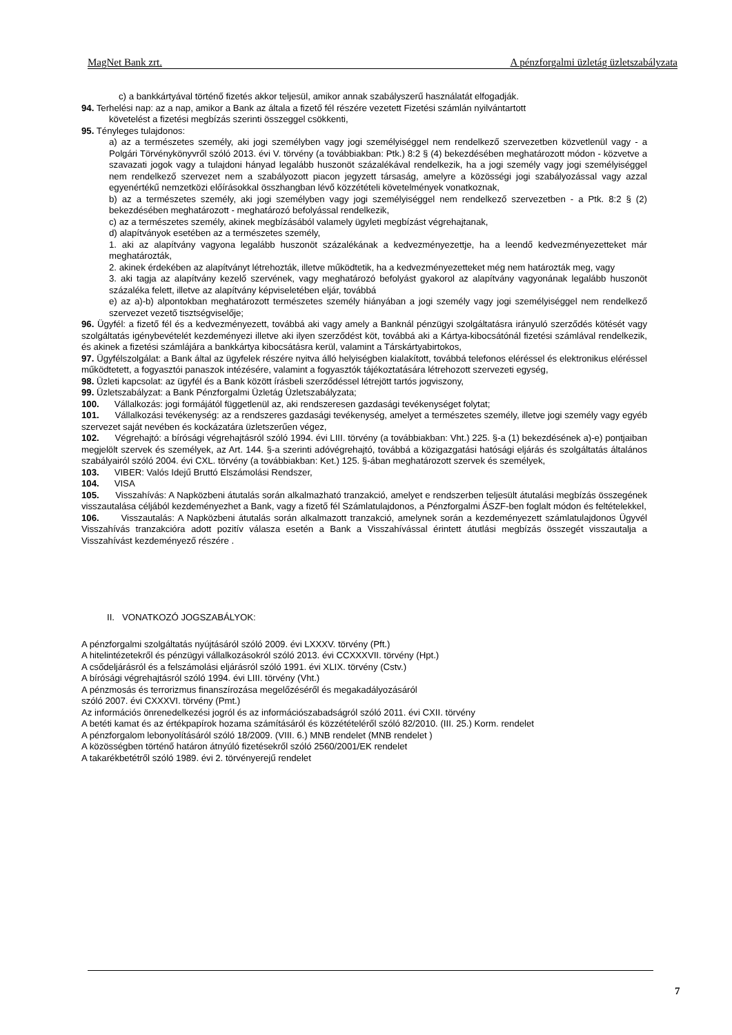MagNet Bank zrt. A pénzforgalmi üzletág üzletszabályzata
c) a bankkártyával történő fizetés akkor teljesül, amikor annak szabályszerű használatát elfogadják.
94. Terhelési nap: az a nap, amikor a Bank az általa a fizető fél részére vezetett Fizetési számlán nyilvántartott
követelést a fizetési megbízás szerinti összeggel csökkenti,
95. Tényleges tulajdonos:
a) az a természetes személy, aki jogi személyben vagy jogi személyiséggel nem rendelkező szervezetben közvetlenül vagy - a Polgári Törvénykönyvről szóló 2013. évi V. törvény (a továbbiakban: Ptk.) 8:2 § (4) bekezdésében meghatározott módon - közvetve a szavazati jogok vagy a tulajdoni hányad legalább huszonöt százalékával rendelkezik, ha a jogi személy vagy jogi személyiséggel nem rendelkező szervezet nem a szabályozott piacon jegyzett társaság, amelyre a közösségi jogi szabályozással vagy azzal egyenértékű nemzetközi előírásokkal összhangban lévő közzétételi követelmények vonatkoznak,
b) az a természetes személy, aki jogi személyben vagy jogi személyiséggel nem rendelkező szervezetben - a Ptk. 8:2 § (2) bekezdésében meghatározott - meghatározó befolyással rendelkezik,
c) az a természetes személy, akinek megbízásából valamely ügyleti megbízást végrehajtanak,
d) alapítványok esetében az a természetes személy,
1. aki az alapítvány vagyona legalább huszonöt százalékának a kedvezményezettje, ha a leendő kedvezményezetteket már meghatározták,
2. akinek érdekében az alapítványt létrehozták, illetve működtetik, ha a kedvezményezetteket még nem határozták meg, vagy
3. aki tagja az alapítvány kezelő szervének, vagy meghatározó befolyást gyakorol az alapítvány vagyonának legalább huszonöt százaléka felett, illetve az alapítvány képviseletében eljár, továbbá
e) az a)-b) alpontokban meghatározott természetes személy hiányában a jogi személy vagy jogi személyiséggel nem rendelkező szervezet vezető tisztségviselője;
96. Ügyfél: a fizető fél és a kedvezményezett, továbbá aki vagy amely a Banknál pénzügyi szolgáltatásra irányuló szerződés kötését vagy szolgáltatás igénybevételét kezdeményezi illetve aki ilyen szerződést köt, továbbá aki a Kártya-kibocsátónál fizetési számlával rendelkezik, és akinek a fizetési számlájára a bankkártya kibocsátásra kerül, valamint a Társkártyabirtokos,
97. Ügyfélszolgálat: a Bank által az ügyfelek részére nyitva álló helyiségben kialakított, továbbá telefonos eléréssel és elektronikus eléréssel működtetett, a fogyasztói panaszok intézésére, valamint a fogyasztók tájékoztatására létrehozott szervezeti egység,
98. Üzleti kapcsolat: az ügyfél és a Bank között írásbeli szerződéssel létrejött tartós jogviszony,
99. Üzletszabályzat: a Bank Pénzforgalmi Üzletág Üzletszabályzata;
100. Vállalkozás: jogi formájától függetlenül az, aki rendszeresen gazdasági tevékenységet folytat;
101. Vállalkozási tevékenység: az a rendszeres gazdasági tevékenység, amelyet a természetes személy, illetve jogi személy vagy egyéb szervezet saját nevében és kockázatára üzletszerűen végez,
102. Végrehajtó: a bírósági végrehajtásról szóló 1994. évi LIII. törvény (a továbbiakban: Vht.) 225. §-a (1) bekezdésének a)-e) pontjaiban megjelölt szervek és személyek, az Art. 144. §-a szerinti adóvégrehajtó, továbbá a közigazgatási hatósági eljárás és szolgáltatás általános szabályairól szóló 2004. évi CXL. törvény (a továbbiakban: Ket.) 125. §-ában meghatározott szervek és személyek,
103. VIBER: Valós Idejű Bruttó Elszámolási Rendszer,
104. VISA
105. Visszahívás: A Napközbeni átutalás során alkalmazható tranzakció, amelyet e rendszerben teljesült átutalási megbízás összegének visszautalása céljából kezdeményezhet a Bank, vagy a fizető fél Számlatulajdonos, a Pénzforgalmi ÁSZF-ben foglalt módon és feltételekkel,
106. Visszautalás: A Napközbeni átutalás során alkalmazott tranzakció, amelynek során a kezdeményezett számlatulajdonos Ügyvél Visszahívás tranzakcióra adott pozitív válasza esetén a Bank a Visszahívással érintett átutlási megbízás összegét visszautalja a Visszahívást kezdeményező részére .
II. VONATKOZÓ JOGSZABÁLYOK:
A pénzforgalmi szolgáltatás nyújtásáról szóló 2009. évi LXXXV. törvény (Pft.)
A hitelintézetekről és pénzügyi vállalkozásokról szóló 2013. évi CCXXXVII. törvény (Hpt.)
A csődeljárásról és a felszámolási eljárásról szóló 1991. évi XLIX. törvény (Cstv.)
A bírósági végrehajtásról szóló 1994. évi LIII. törvény (Vht.)
A pénzmosás és terrorizmus finanszírozása megelőzéséről és megakadályozásáról
szóló 2007. évi CXXXVI. törvény (Pmt.)
Az információs önrenedelkezési jogról és az információszabadságról szóló 2011. évi CXII. törvény
A betéti kamat és az értékpapírok hozama számításáról és közzétételéről szóló 82/2010. (III. 25.) Korm. rendelet
A pénzforgalom lebonyolításáról szóló 18/2009. (VIII. 6.) MNB rendelet (MNB rendelet )
A közösségben történő határon átnyúló fizetésekről szóló 2560/2001/EK rendelet
A takarékbetétről szóló 1989. évi 2. törvényerejű rendelet
7